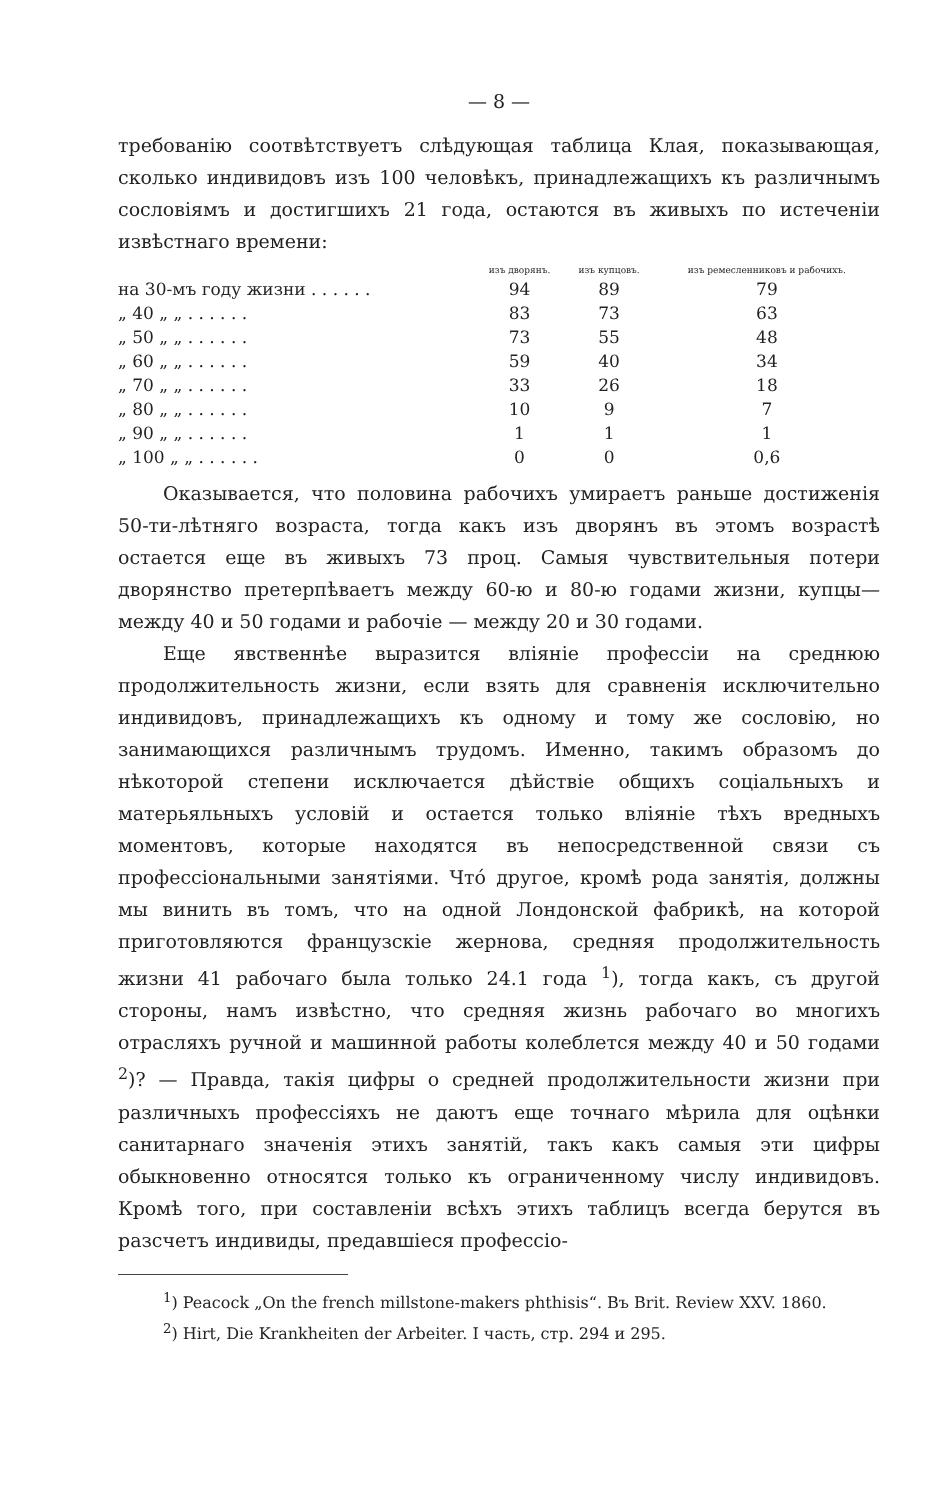— 8 —
требованію соотвѣтствуетъ слѣдующая таблица Клая, показывающая, сколько индивидовъ изъ 100 человѣкъ, принадлежащихъ къ различнымъ сословіямъ и достигшихъ 21 года, остаются въ живыхъ по истеченіи извѣстнаго времени:
| | изъ дворянъ. | изъ купцовъ. | изъ ремесленниковъ и рабочихъ. |
| --- | --- | --- | --- |
| на 30-мъ году жизни . . . . . . | 94 | 89 | 79 |
| „ 40 „ „ . . . . . . | 83 | 73 | 63 |
| „ 50 „ „ . . . . . . | 73 | 55 | 48 |
| „ 60 „ „ . . . . . . | 59 | 40 | 34 |
| „ 70 „ „ . . . . . . | 33 | 26 | 18 |
| „ 80 „ „ . . . . . . | 10 | 9 | 7 |
| „ 90 „ „ . . . . . . | 1 | 1 | 1 |
| „ 100 „ „ . . . . . . | 0 | 0 | 0,6 |
Оказывается, что половина рабочихъ умираетъ раньше достиженія 50-ти-лѣтняго возраста, тогда какъ изъ дворянъ въ этомъ возрастѣ остается еще въ живыхъ 73 проц. Самыя чувствительныя потери дворянство претерпѣваетъ между 60-ю и 80-ю годами жизни, купцы— между 40 и 50 годами и рабочіе — между 20 и 30 годами.
Еще явственнѣе выразится вліяніе профессіи на среднюю продолжительность жизни, если взять для сравненія исключительно индивидовъ, принадлежащихъ къ одному и тому же сословію, но занимающихся различнымъ трудомъ. Именно, такимъ образомъ до нѣкоторой степени исключается дѣйствіе общихъ соціальныхъ и матерьяльныхъ условій и остается только вліяніе тѣхъ вредныхъ моментовъ, которые находятся въ непосредственной связи съ профессіональными занятіями. Чтó другое, кромѣ рода занятія, должны мы винить въ томъ, что на одной Лондонской фабрикѣ, на которой приготовляются французскіе жернова, средняя продолжительность жизни 41 рабочаго была только 24.1 года <sup>1</sup>), тогда какъ, съ другой стороны, намъ извѣстно, что средняя жизнь рабочаго во многихъ отрасляхъ ручной и машинной работы колеблется между 40 и 50 годами <sup>2</sup>)? — Правда, такія цифры о средней продолжительности жизни при различныхъ профессіяхъ не даютъ еще точнаго мѣрила для оцѣнки санитарнаго значенія этихъ занятій, такъ какъ самыя эти цифры обыкновенно относятся только къ ограниченному числу индивидовъ. Кромѣ того, при составленіи всѣхъ этихъ таблицъ всегда берутся въ разсчетъ индивиды, предавшіеся профессіо-
<sup>1</sup>) Peacock „On the french millstone-makers phthisis“. Въ Brit. Review XXV. 1860.
<sup>2</sup>) Hirt, Die Krankheiten der Arbeiter. I часть, стр. 294 и 295.